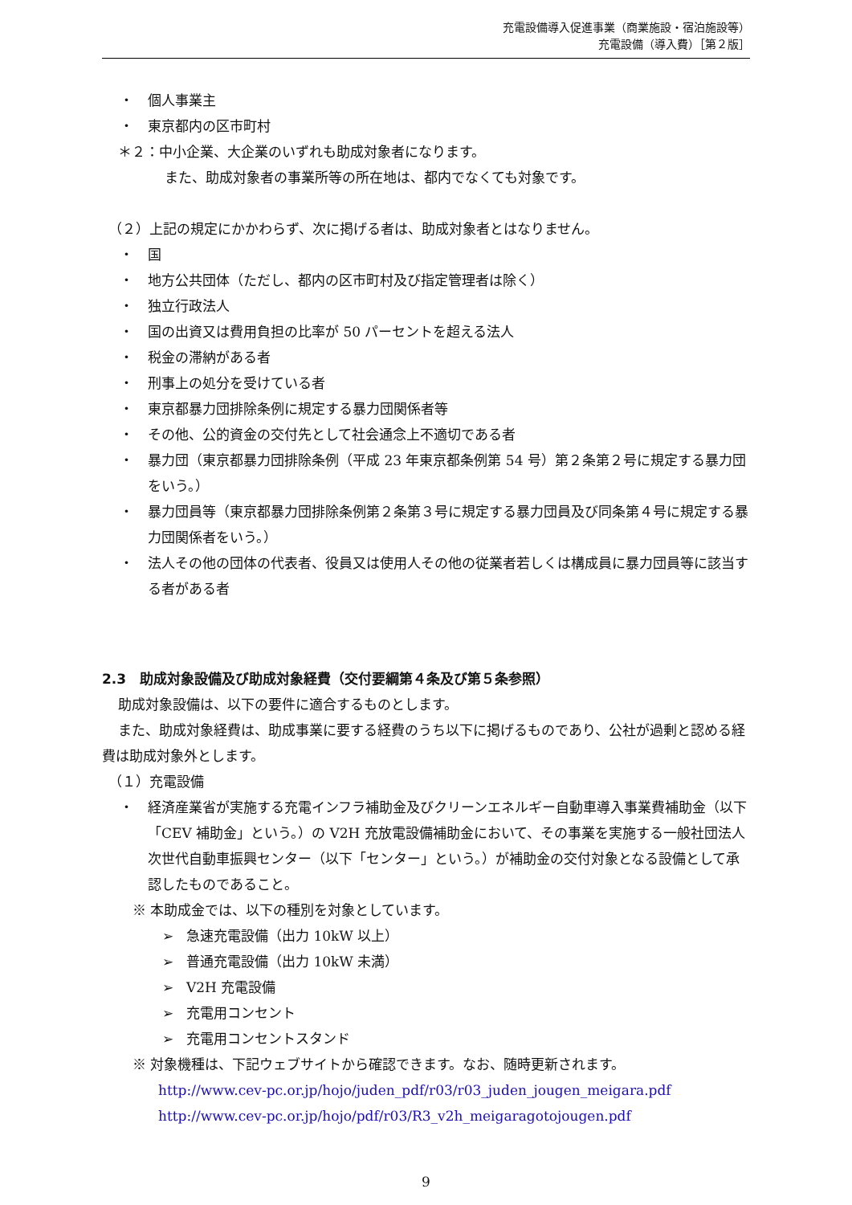充電設備導入促進事業（商業施設・宿泊施設等）
充電設備（導入費）［第２版］
・ 個人事業主
・ 東京都内の区市町村
＊２：中小企業、大企業のいずれも助成対象者になります。
また、助成対象者の事業所等の所在地は、都内でなくても対象です。
（２）上記の規定にかかわらず、次に掲げる者は、助成対象者とはなりません。
・ 国
・ 地方公共団体（ただし、都内の区市町村及び指定管理者は除く）
・ 独立行政法人
・ 国の出資又は費用負担の比率が 50 パーセントを超える法人
・ 税金の滞納がある者
・ 刑事上の処分を受けている者
・ 東京都暴力団排除条例に規定する暴力団関係者等
・ その他、公的資金の交付先として社会通念上不適切である者
・ 暴力団（東京都暴力団排除条例（平成 23 年東京都条例第 54 号）第２条第２号に規定する暴力団をいう。）
・ 暴力団員等（東京都暴力団排除条例第２条第３号に規定する暴力団員及び同条第４号に規定する暴力団関係者をいう。）
・ 法人その他の団体の代表者、役員又は使用人その他の従業者若しくは構成員に暴力団員等に該当する者がある者
2.3　助成対象設備及び助成対象経費（交付要綱第４条及び第５条参照）
助成対象設備は、以下の要件に適合するものとします。
また、助成対象経費は、助成事業に要する経費のうち以下に掲げるものであり、公社が過剰と認める経費は助成対象外とします。
（１）充電設備
・ 経済産業省が実施する充電インフラ補助金及びクリーンエネルギー自動車導入事業費補助金（以下「CEV 補助金」という。）の V2H 充放電設備補助金において、その事業を実施する一般社団法人次世代自動車振興センター（以下「センター」という。）が補助金の交付対象となる設備として承認したものであること。
※ 本助成金では、以下の種別を対象としています。
➢ 急速充電設備（出力 10kW 以上）
➢ 普通充電設備（出力 10kW 未満）
➢ V2H 充電設備
➢ 充電用コンセント
➢ 充電用コンセントスタンド
※ 対象機種は、下記ウェブサイトから確認できます。なお、随時更新されます。
http://www.cev-pc.or.jp/hojo/juden_pdf/r03/r03_juden_jougen_meigara.pdf
http://www.cev-pc.or.jp/hojo/pdf/r03/R3_v2h_meigaragotojougen.pdf
9